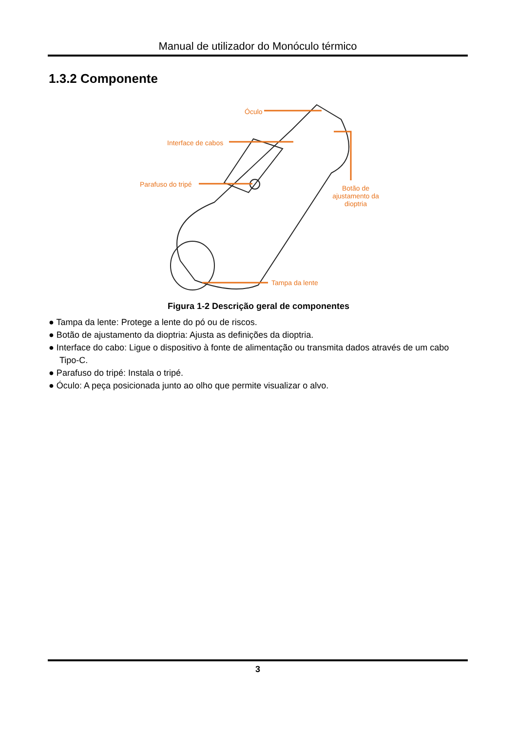Manual de utilizador do Monóculo térmico
1.3.2 Componente
Óculo
Interface de cabos
Parafuso do tripé
Botão de ajustamento da dioptria
Tampa da lente
Figura 1-2 Descrição geral de componentes
● Tampa da lente: Protege a lente do pó ou de riscos.
● Botão de ajustamento da dioptria: Ajusta as definições da dioptria.
● Interface do cabo: Ligue o dispositivo à fonte de alimentação ou transmita dados através de um cabo Tipo-C.
● Parafuso do tripé: Instala o tripé.
● Óculo: A peça posicionada junto ao olho que permite visualizar o alvo.
3